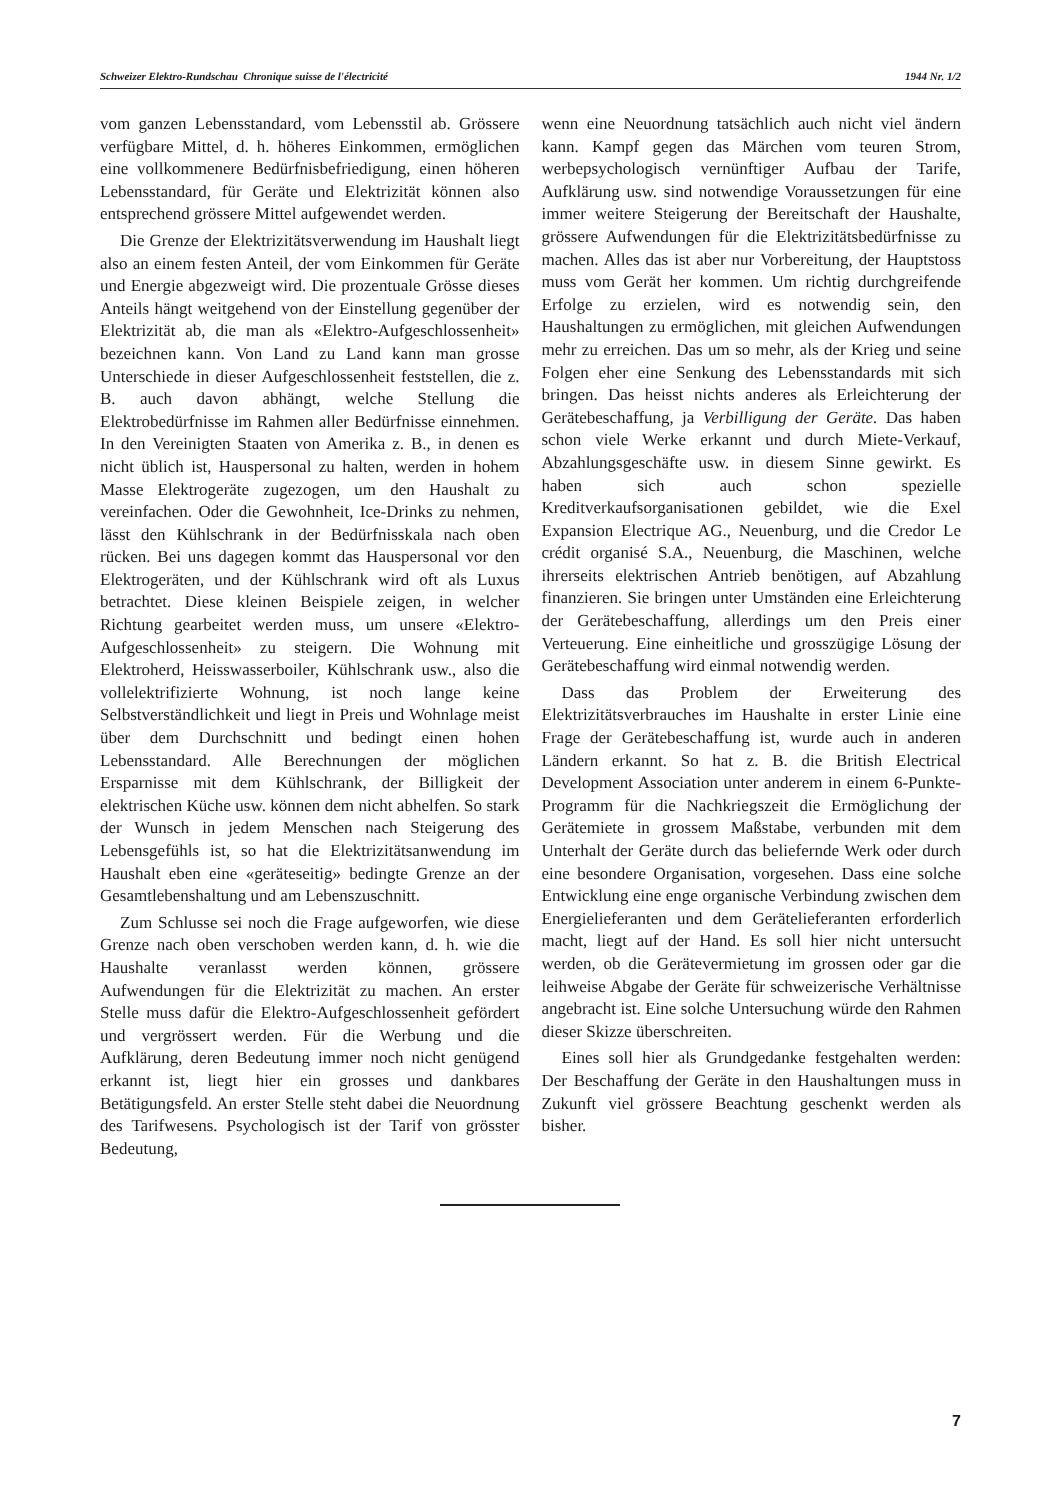Schweizer Elektro-Rundschau Chronique suisse de l'électricité 1944 Nr. 1/2
vom ganzen Lebensstandard, vom Lebensstil ab. Grössere verfügbare Mittel, d. h. höheres Einkommen, ermöglichen eine vollkommenere Bedürfnisbefriedigung, einen höheren Lebensstandard, für Geräte und Elektrizität können also entsprechend grössere Mittel aufgewendet werden.
Die Grenze der Elektrizitätsverwendung im Haushalt liegt also an einem festen Anteil, der vom Einkommen für Geräte und Energie abgezweigt wird. Die prozentuale Grösse dieses Anteils hängt weitgehend von der Einstellung gegenüber der Elektrizität ab, die man als «Elektro-Aufgeschlossenheit» bezeichnen kann. Von Land zu Land kann man grosse Unterschiede in dieser Aufgeschlossenheit feststellen, die z. B. auch davon abhängt, welche Stellung die Elektrobedürfnisse im Rahmen aller Bedürfnisse einnehmen. In den Vereinigten Staaten von Amerika z. B., in denen es nicht üblich ist, Hauspersonal zu halten, werden in hohem Masse Elektrogeräte zugezogen, um den Haushalt zu vereinfachen. Oder die Gewohnheit, Ice-Drinks zu nehmen, lässt den Kühlschrank in der Bedürfnisskala nach oben rücken. Bei uns dagegen kommt das Hauspersonal vor den Elektrogeräten, und der Kühlschrank wird oft als Luxus betrachtet. Diese kleinen Beispiele zeigen, in welcher Richtung gearbeitet werden muss, um unsere «Elektro-Aufgeschlossenheit» zu steigern. Die Wohnung mit Elektroherd, Heisswasserboiler, Kühlschrank usw., also die vollelektrifizierte Wohnung, ist noch lange keine Selbstverständlichkeit und liegt in Preis und Wohnlage meist über dem Durchschnitt und bedingt einen hohen Lebensstandard. Alle Berechnungen der möglichen Ersparnisse mit dem Kühlschrank, der Billigkeit der elektrischen Küche usw. können dem nicht abhelfen. So stark der Wunsch in jedem Menschen nach Steigerung des Lebensgefühls ist, so hat die Elektrizitätsanwendung im Haushalt eben eine «geräteseitig» bedingte Grenze an der Gesamtlebenshaltung und am Lebenszuschnitt.
Zum Schlusse sei noch die Frage aufgeworfen, wie diese Grenze nach oben verschoben werden kann, d. h. wie die Haushalte veranlasst werden können, grössere Aufwendungen für die Elektrizität zu machen. An erster Stelle muss dafür die Elektro-Aufgeschlossenheit gefördert und vergrössert werden. Für die Werbung und die Aufklärung, deren Bedeutung immer noch nicht genügend erkannt ist, liegt hier ein grosses und dankbares Betätigungsfeld. An erster Stelle steht dabei die Neuordnung des Tarifwesens. Psychologisch ist der Tarif von grösster Bedeutung,
wenn eine Neuordnung tatsächlich auch nicht viel ändern kann. Kampf gegen das Märchen vom teuren Strom, werbepsychologisch vernünftiger Aufbau der Tarife, Aufklärung usw. sind notwendige Voraussetzungen für eine immer weitere Steigerung der Bereitschaft der Haushalte, grössere Aufwendungen für die Elektrizitätsbedürfnisse zu machen. Alles das ist aber nur Vorbereitung, der Hauptstoss muss vom Gerät her kommen. Um richtig durchgreifende Erfolge zu erzielen, wird es notwendig sein, den Haushaltungen zu ermöglichen, mit gleichen Aufwendungen mehr zu erreichen. Das um so mehr, als der Krieg und seine Folgen eher eine Senkung des Lebensstandards mit sich bringen. Das heisst nichts anderes als Erleichterung der Gerätebeschaffung, ja Verbilligung der Geräte. Das haben schon viele Werke erkannt und durch Miete-Verkauf, Abzahlungsgeschäfte usw. in diesem Sinne gewirkt. Es haben sich auch schon spezielle Kreditverkaufsorganisationen gebildet, wie die Exel Expansion Electrique AG., Neuenburg, und die Credor Le crédit organisé S.A., Neuenburg, die Maschinen, welche ihrerseits elektrischen Antrieb benötigen, auf Abzahlung finanzieren. Sie bringen unter Umständen eine Erleichterung der Gerätebeschaffung, allerdings um den Preis einer Verteuerung. Eine einheitliche und grosszügige Lösung der Gerätebeschaffung wird einmal notwendig werden.
Dass das Problem der Erweiterung des Elektrizitätsverbrauches im Haushalte in erster Linie eine Frage der Gerätebeschaffung ist, wurde auch in anderen Ländern erkannt. So hat z. B. die British Electrical Development Association unter anderem in einem 6-Punkte-Programm für die Nachkriegszeit die Ermöglichung der Gerätemiete in grossem Maßstabe, verbunden mit dem Unterhalt der Geräte durch das beliefernde Werk oder durch eine besondere Organisation, vorgesehen. Dass eine solche Entwicklung eine enge organische Verbindung zwischen dem Energielieferanten und dem Gerätelieferanten erforderlich macht, liegt auf der Hand. Es soll hier nicht untersucht werden, ob die Gerätevermietung im grossen oder gar die leihweise Abgabe der Geräte für schweizerische Verhältnisse angebracht ist. Eine solche Untersuchung würde den Rahmen dieser Skizze überschreiten.
Eines soll hier als Grundgedanke festgehalten werden: Der Beschaffung der Geräte in den Haushaltungen muss in Zukunft viel grössere Beachtung geschenkt werden als bisher.
7